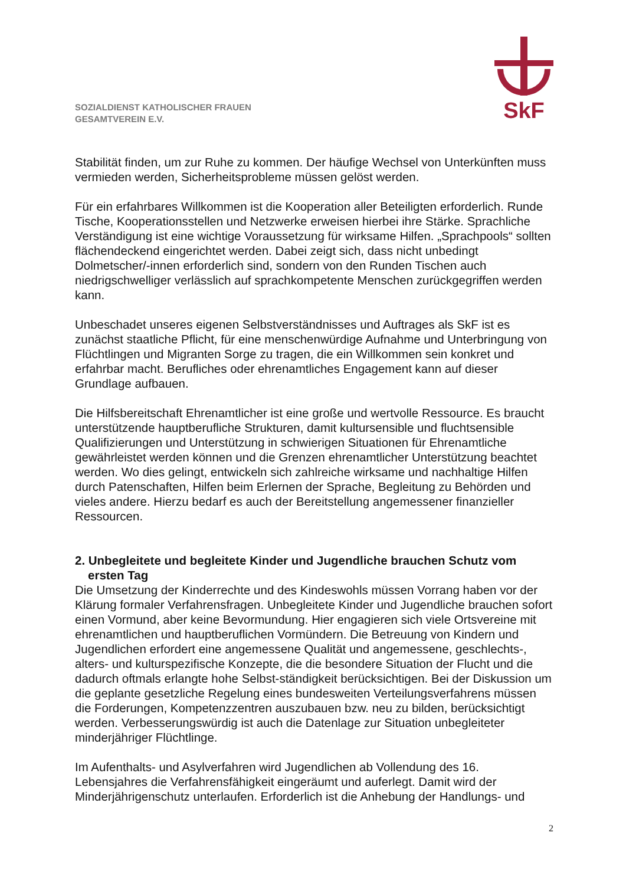SkF
SOZIALDIENST KATHOLISCHER FRAUEN
GESAMTVEREIN E.V.
Stabilität finden, um zur Ruhe zu kommen. Der häufige Wechsel von Unterkünften muss vermieden werden, Sicherheitsprobleme müssen gelöst werden.
Für ein erfahrbares Willkommen ist die Kooperation aller Beteiligten erforderlich. Runde Tische, Kooperationsstellen und Netzwerke erweisen hierbei ihre Stärke. Sprachliche Verständigung ist eine wichtige Voraussetzung für wirksame Hilfen. „Sprachpools“ sollten flächendeckend eingerichtet werden. Dabei zeigt sich, dass nicht unbedingt Dolmetscher/-innen erforderlich sind, sondern von den Runden Tischen auch niedrigschwelliger verlässlich auf sprachkompetente Menschen zurückgegriffen werden kann.
Unbeschadet unseres eigenen Selbstverständnisses und Auftrages als SkF ist es zunächst staatliche Pflicht, für eine menschenwürdige Aufnahme und Unterbringung von Flüchtlingen und Migranten Sorge zu tragen, die ein Willkommen sein konkret und erfahrbar macht. Berufliches oder ehrenamtliches Engagement kann auf dieser Grundlage aufbauen.
Die Hilfsbereitschaft Ehrenamtlicher ist eine große und wertvolle Ressource. Es braucht unterstützende hauptberufliche Strukturen, damit kultursensible und fluchtsensible Qualifizierungen und Unterstützung in schwierigen Situationen für Ehrenamtliche gewährleistet werden können und die Grenzen ehrenamtlicher Unterstützung beachtet werden. Wo dies gelingt, entwickeln sich zahlreiche wirksame und nachhaltige Hilfen durch Patenschaften, Hilfen beim Erlernen der Sprache, Begleitung zu Behörden und vieles andere. Hierzu bedarf es auch der Bereitstellung angemessener finanzieller Ressourcen.
2. Unbegleitete und begleitete Kinder und Jugendliche brauchen Schutz vom ersten Tag
Die Umsetzung der Kinderrechte und des Kindeswohls müssen Vorrang haben vor der Klärung formaler Verfahrensfragen. Unbegleitete Kinder und Jugendliche brauchen sofort einen Vormund, aber keine Bevormundung. Hier engagieren sich viele Ortsvereine mit ehrenamtlichen und hauptberuflichen Vormündern. Die Betreuung von Kindern und Jugendlichen erfordert eine angemessene Qualität und angemessene, geschlechts-, alters- und kulturspezifische Konzepte, die die besondere Situation der Flucht und die dadurch oftmals erlangte hohe Selbst-ständigkeit berücksichtigen. Bei der Diskussion um die geplante gesetzliche Regelung eines bundesweiten Verteilungsverfahrens müssen die Forderungen, Kompetenzzentren auszubauen bzw. neu zu bilden, berücksichtigt werden. Verbesserungswürdig ist auch die Datenlage zur Situation unbegleiteter minderjähriger Flüchtlinge.
Im Aufenthalts- und Asylverfahren wird Jugendlichen ab Vollendung des 16. Lebensjahres die Verfahrensfähigkeit eingeräumt und auferlegt. Damit wird der Minderjährigenschutz unterlaufen. Erforderlich ist die Anhebung der Handlungs- und
2